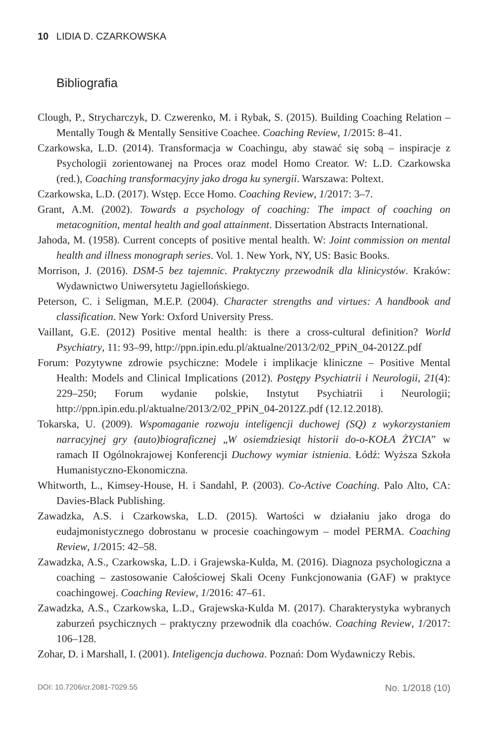10 LIDIA D. CZARKOWSKA
Bibliografia
Clough, P., Strycharczyk, D. Czwerenko, M. i Rybak, S. (2015). Building Coaching Relation – Mentally Tough & Mentally Sensitive Coachee. Coaching Review, 1/2015: 8–41.
Czarkowska, L.D. (2014). Transformacja w Coachingu, aby stawać się sobą – inspiracje z Psychologii zorientowanej na Proces oraz model Homo Creator. W: L.D. Czarkowska (red.), Coaching transformacyjny jako droga ku synergii. Warszawa: Poltext.
Czarkowska, L.D. (2017). Wstęp. Ecce Homo. Coaching Review, 1/2017: 3–7.
Grant, A.M. (2002). Towards a psychology of coaching: The impact of coaching on metacognition, mental health and goal attainment. Dissertation Abstracts International.
Jahoda, M. (1958). Current concepts of positive mental health. W: Joint commission on mental health and illness monograph series. Vol. 1. New York, NY, US: Basic Books.
Morrison, J. (2016). DSM-5 bez tajemnic. Praktyczny przewodnik dla klinicystów. Kraków: Wydawnictwo Uniwersytetu Jagiellońskiego.
Peterson, C. i Seligman, M.E.P. (2004). Character strengths and virtues: A handbook and classification. New York: Oxford University Press.
Vaillant, G.E. (2012) Positive mental health: is there a cross-cultural definition? World Psychiatry, 11: 93–99, http://ppn.ipin.edu.pl/aktualne/2013/2/02_PPiN_04-2012Z.pdf
Forum: Pozytywne zdrowie psychiczne: Modele i implikacje kliniczne – Positive Mental Health: Models and Clinical Implications (2012). Postępy Psychiatrii i Neurologii, 21(4): 229–250; Forum wydanie polskie, Instytut Psychiatrii i Neurologii; http://ppn.ipin.edu.pl/aktualne/2013/2/02_PPiN_04-2012Z.pdf (12.12.2018).
Tokarska, U. (2009). Wspomaganie rozwoju inteligencji duchowej (SQ) z wykorzystaniem narracyjnej gry (auto)biograficznej „W osiemdziesiąt historii do-o-KOŁA ŻYCIA” w ramach II Ogólnokrajowej Konferencji Duchowy wymiar istnienia. Łódź: Wyższa Szkoła Humanistyczno-Ekonomiczna.
Whitworth, L., Kimsey-House, H. i Sandahl, P. (2003). Co-Active Coaching. Palo Alto, CA: Davies-Black Publishing.
Zawadzka, A.S. i Czarkowska, L.D. (2015). Wartości w działaniu jako droga do eudajmonistycznego dobrostanu w procesie coachingowym – model PERMA. Coaching Review, 1/2015: 42–58.
Zawadzka, A.S., Czarkowska, L.D. i Grajewska-Kulda, M. (2016). Diagnoza psychologiczna a coaching – zastosowanie Całościowej Skali Oceny Funkcjonowania (GAF) w praktyce coachingowej. Coaching Review, 1/2016: 47–61.
Zawadzka, A.S., Czarkowska, L.D., Grajewska-Kulda M. (2017). Charakterystyka wybranych zaburzeń psychicznych – praktyczny przewodnik dla coachów. Coaching Review, 1/2017: 106–128.
Zohar, D. i Marshall, I. (2001). Inteligencja duchowa. Poznań: Dom Wydawniczy Rebis.
DOI: 10.7206/cr.2081-7029.55 No. 1/2018 (10)